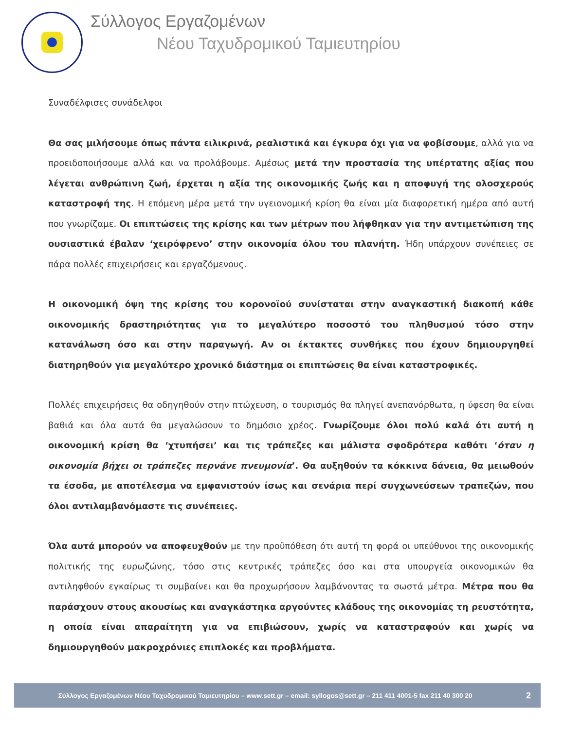Σύλλογος Εργαζομένων
Νέου Ταχυδρομικού Ταμιευτηρίου
Συναδέλφισες συνάδελφοι
Θα σας μιλήσουμε όπως πάντα ειλικρινά, ρεαλιστικά και έγκυρα όχι για να φοβίσουμε, αλλά για να προειδοποιήσουμε αλλά και να προλάβουμε. Αμέσως μετά την προστασία της υπέρτατης αξίας που λέγεται ανθρώπινη ζωή, έρχεται η αξία της οικονομικής ζωής και η αποφυγή της ολοσχερούς καταστροφή της. Η επόμενη μέρα μετά την υγειονομική κρίση θα είναι μία διαφορετική ημέρα από αυτή που γνωρίζαμε. Οι επιπτώσεις της κρίσης και των μέτρων που λήφθηκαν για την αντιμετώπιση της ουσιαστικά έβαλαν ‘χειρόφρενο’ στην οικονομία όλου του πλανήτη. Ήδη υπάρχουν συνέπειες σε πάρα πολλές επιχειρήσεις και εργαζόμενους.
Η οικονομική όψη της κρίσης του κορονοϊού συνίσταται στην αναγκαστική διακοπή κάθε οικονομικής δραστηριότητας για το μεγαλύτερο ποσοστό του πληθυσμού τόσο στην κατανάλωση όσο και στην παραγωγή. Αν οι έκτακτες συνθήκες που έχουν δημιουργηθεί διατηρηθούν για μεγαλύτερο χρονικό διάστημα οι επιπτώσεις θα είναι καταστροφικές.
Πολλές επιχειρήσεις θα οδηγηθούν στην πτώχευση, ο τουρισμός θα πληγεί ανεπανόρθωτα, η ύφεση θα είναι βαθιά και όλα αυτά θα μεγαλώσουν το δημόσιο χρέος. Γνωρίζουμε όλοι πολύ καλά ότι αυτή η οικονομική κρίση θα ‘χτυπήσει’ και τις τράπεζες και μάλιστα σφοδρότερα καθότι ‘όταν η οικονομία βήχει οι τράπεζες περνάνε πνευμονία’. Θα αυξηθούν τα κόκκινα δάνεια, θα μειωθούν τα έσοδα, με αποτέλεσμα να εμφανιστούν ίσως και σενάρια περί συγχωνεύσεων τραπεζών, που όλοι αντιλαμβανόμαστε τις συνέπειες.
Όλα αυτά μπορούν να αποφευχθούν με την προϋπόθεση ότι αυτή τη φορά οι υπεύθυνοι της οικονομικής πολιτικής της ευρωζώνης, τόσο στις κεντρικές τράπεζες όσο και στα υπουργεία οικονομικών θα αντιληφθούν εγκαίρως τι συμβαίνει και θα προχωρήσουν λαμβάνοντας τα σωστά μέτρα. Μέτρα που θα παράσχουν στους ακουσίως και αναγκάστηκα αργούντες κλάδους της οικονομίας τη ρευστότητα, η οποία είναι απαραίτητη για να επιβιώσουν, χωρίς να καταστραφούν και χωρίς να δημιουργηθούν μακροχρόνιες επιπλοκές και προβλήματα.
Σύλλογος Εργαζομένων Νέου Ταχυδρομικού Ταμιευτηρίου – www.sett.gr – email: syllogos@sett.gr – 211 411 4001-5 fax 211 40 300 20 2